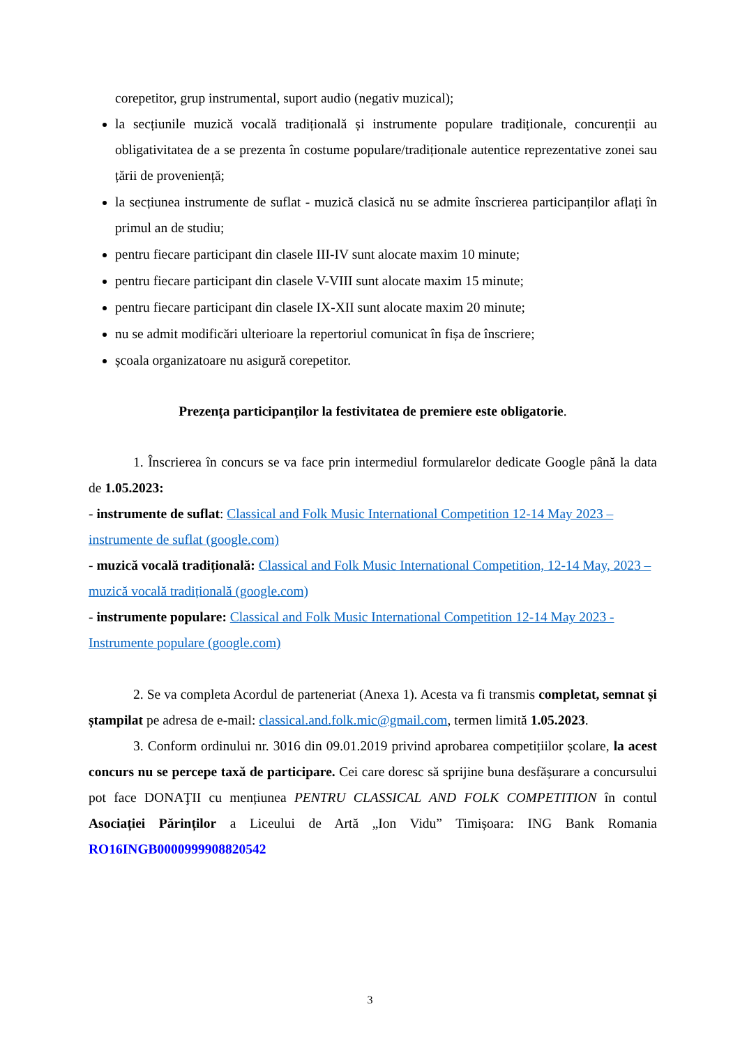corepetitor, grup instrumental, suport audio (negativ muzical);
la secțiunile muzică vocală tradițională și instrumente populare tradiționale, concurenții au obligativitatea de a se prezenta în costume populare/tradiționale autentice reprezentative zonei sau țării de proveniență;
la secțiunea instrumente de suflat - muzică clasică nu se admite înscrierea participanților aflați în primul an de studiu;
pentru fiecare participant din clasele III-IV sunt alocate maxim 10 minute;
pentru fiecare participant din clasele V-VIII sunt alocate maxim 15 minute;
pentru fiecare participant din clasele IX-XII sunt alocate maxim 20 minute;
nu se admit modificări ulterioare la repertoriul comunicat în fișa de înscriere;
școala organizatoare nu asigură corepetitor.
Prezența participanților la festivitatea de premiere este obligatorie.
1. Înscrierea în concurs se va face prin intermediul formularelor dedicate Google până la data de 1.05.2023:
- instrumente de suflat: Classical and Folk Music International Competition 12-14 May 2023 – instrumente de suflat (google.com)
- muzică vocală tradițională: Classical and Folk Music International Competition, 12-14 May, 2023 – muzică vocală tradițională (google.com)
- instrumente populare: Classical and Folk Music International Competition 12-14 May 2023 - Instrumente populare (google.com)
2. Se va completa Acordul de parteneriat (Anexa 1). Acesta va fi transmis completat, semnat și ștampilat pe adresa de e-mail: classical.and.folk.mic@gmail.com, termen limită 1.05.2023.
3. Conform ordinului nr. 3016 din 09.01.2019 privind aprobarea competițiilor școlare, la acest concurs nu se percepe taxă de participare. Cei care doresc să sprijine buna desfășurare a concursului pot face DONAŢII cu mențiunea PENTRU CLASSICAL AND FOLK COMPETITION în contul Asociației Părinților a Liceului de Artă „Ion Vidu” Timișoara: ING Bank Romania RO16INGB0000999908820542
3